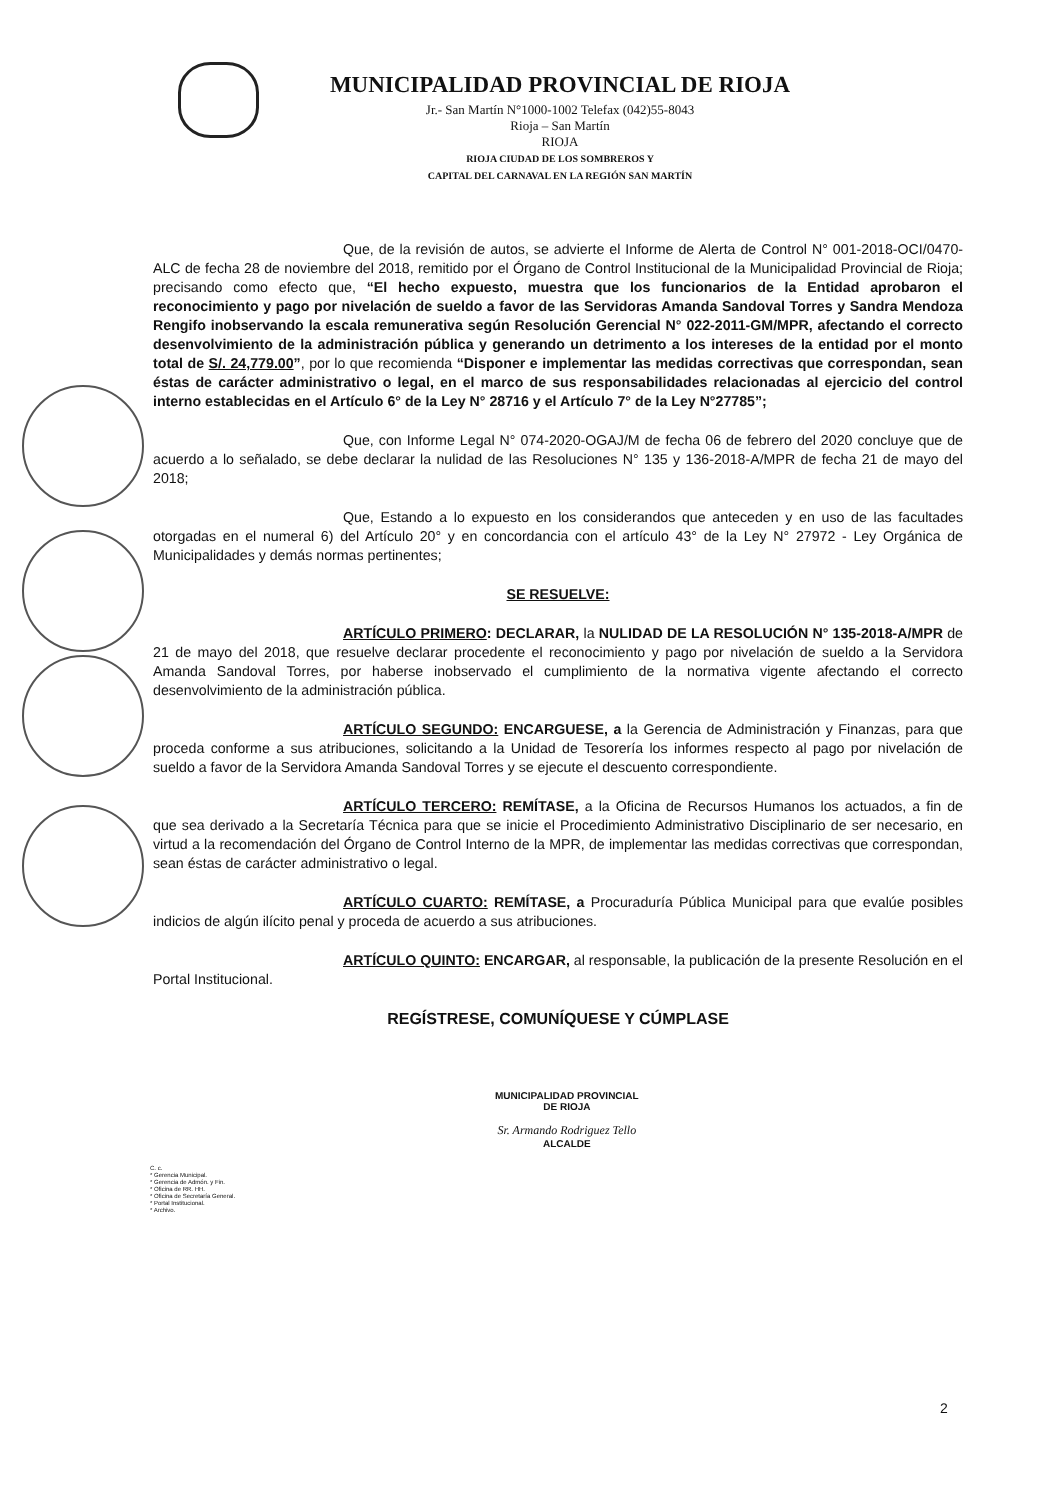MUNICIPALIDAD PROVINCIAL DE RIOJA
Jr.- San Martín N°1000-1002 Telefax (042)55-8043
Rioja – San Martín
RIOJA
RIOJA CIUDAD DE LOS SOMBREROS Y
CAPITAL DEL CARNAVAL EN LA REGIÓN SAN MARTÍN
Que, de la revisión de autos, se advierte el Informe de Alerta de Control N° 001-2018-OCI/0470-ALC de fecha 28 de noviembre del 2018, remitido por el Órgano de Control Institucional de la Municipalidad Provincial de Rioja; precisando como efecto que, “El hecho expuesto, muestra que los funcionarios de la Entidad aprobaron el reconocimiento y pago por nivelación de sueldo a favor de las Servidoras Amanda Sandoval Torres y Sandra Mendoza Rengifo inobservando la escala remunerativa según Resolución Gerencial N° 022-2011-GM/MPR, afectando el correcto desenvolvimiento de la administración pública y generando un detrimento a los intereses de la entidad por el monto total de S/. 24,779.00”, por lo que recomienda “Disponer e implementar las medidas correctivas que correspondan, sean éstas de carácter administrativo o legal, en el marco de sus responsabilidades relacionadas al ejercicio del control interno establecidas en el Artículo 6° de la Ley N° 28716 y el Artículo 7° de la Ley N°27785”;
Que, con Informe Legal N° 074-2020-OGAJ/M de fecha 06 de febrero del 2020 concluye que de acuerdo a lo señalado, se debe declarar la nulidad de las Resoluciones N° 135 y 136-2018-A/MPR de fecha 21 de mayo del 2018;
Que, Estando a lo expuesto en los considerandos que anteceden y en uso de las facultades otorgadas en el numeral 6) del Artículo 20° y en concordancia con el artículo 43° de la Ley N° 27972 - Ley Orgánica de Municipalidades y demás normas pertinentes;
SE RESUELVE:
ARTÍCULO PRIMERO: DECLARAR, la NULIDAD DE LA RESOLUCIÓN N° 135-2018-A/MPR de 21 de mayo del 2018, que resuelve declarar procedente el reconocimiento y pago por nivelación de sueldo a la Servidora Amanda Sandoval Torres, por haberse inobservado el cumplimiento de la normativa vigente afectando el correcto desenvolvimiento de la administración pública.
ARTÍCULO SEGUNDO: ENCARGUESE, a la Gerencia de Administración y Finanzas, para que proceda conforme a sus atribuciones, solicitando a la Unidad de Tesorería los informes respecto al pago por nivelación de sueldo a favor de la Servidora Amanda Sandoval Torres y se ejecute el descuento correspondiente.
ARTÍCULO TERCERO: REMÍTASE, a la Oficina de Recursos Humanos los actuados, a fin de que sea derivado a la Secretaría Técnica para que se inicie el Procedimiento Administrativo Disciplinario de ser necesario, en virtud a la recomendación del Órgano de Control Interno de la MPR, de implementar las medidas correctivas que correspondan, sean éstas de carácter administrativo o legal.
ARTÍCULO CUARTO: REMÍTASE, a Procuraduría Pública Municipal para que evalúe posibles indicios de algún ilícito penal y proceda de acuerdo a sus atribuciones.
ARTÍCULO QUINTO: ENCARGAR, al responsable, la publicación de la presente Resolución en el Portal Institucional.
REGÍSTRESE, COMUNÍQUESE Y CÚMPLASE
MUNICIPALIDAD PROVINCIAL
DE RIOJA
Sr. Armando Rodriguez Tello
ALCALDE
C. c.
* Gerencia Municipal.
* Gerencia de Admón. y Fin.
* Oficina de RR. HH.
* Oficina de Secretaría General.
* Portal Institucional.
* Archivo.
2